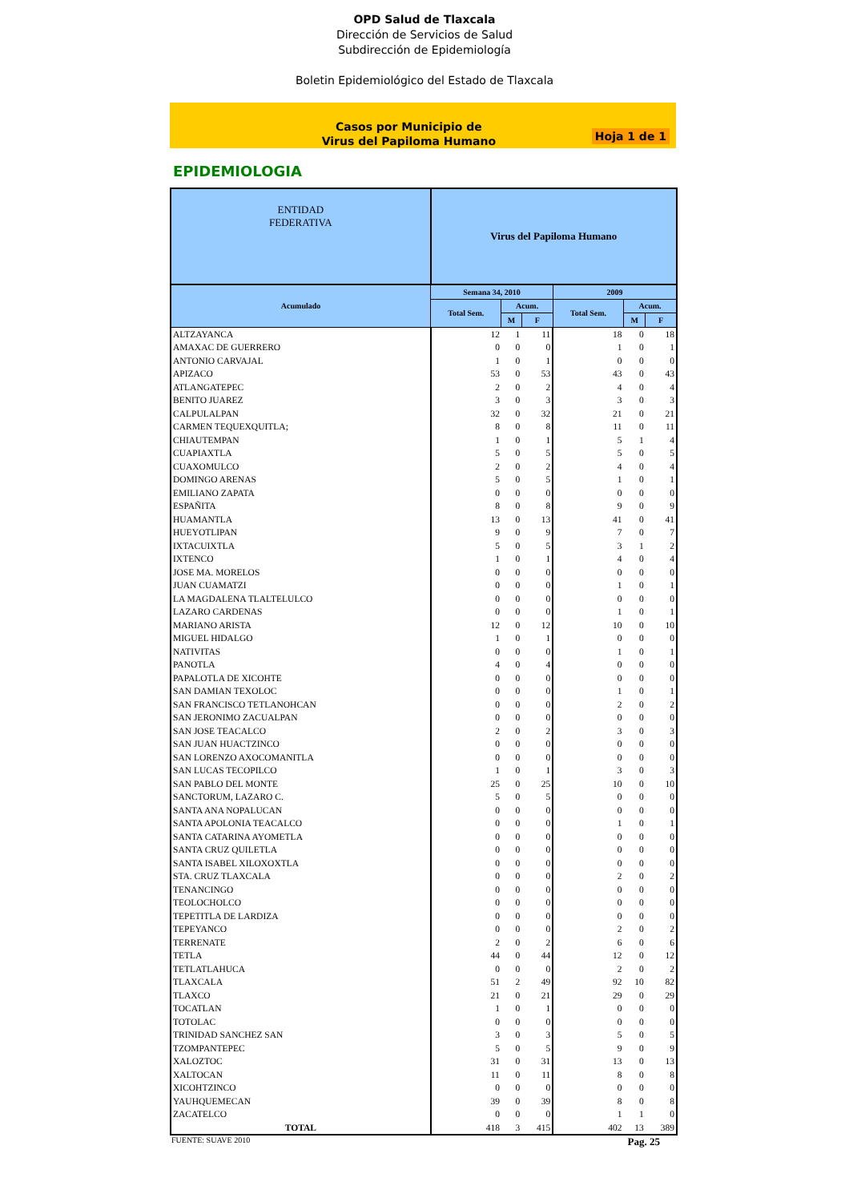OPD Salud de Tlaxcala
Dirección de Servicios de Salud
Subdirección de Epidemiología
Boletin Epidemiológico del Estado de Tlaxcala
Casos por Municipio de
Virus del Papiloma Humano
Hoja 1 de 1
EPIDEMIOLOGIA
| ENTIDAD FEDERATIVA | Virus del Papiloma Humano | | | | | |
| --- | --- | --- | --- | --- | --- | --- |
| Acumulado | Semana 34, 2010 | | | 2009 | | |
| | Total Sem. | Acum. | | Total Sem. | Acum. | |
| | | M | F | | M | F |
| ALTZAYANCA | 12 | 1 | 11 | 18 | 0 | 18 |
| AMAXAC DE GUERRERO | 0 | 0 | 0 | 1 | 0 | 1 |
| ANTONIO CARVAJAL | 1 | 0 | 1 | 0 | 0 | 0 |
| APIZACO | 53 | 0 | 53 | 43 | 0 | 43 |
| ATLANGATEPEC | 2 | 0 | 2 | 4 | 0 | 4 |
| BENITO JUAREZ | 3 | 0 | 3 | 3 | 0 | 3 |
| CALPULALPAN | 32 | 0 | 32 | 21 | 0 | 21 |
| CARMEN TEQUEXQUITLA; | 8 | 0 | 8 | 11 | 0 | 11 |
| CHIAUTEMPAN | 1 | 0 | 1 | 5 | 1 | 4 |
| CUAPIAXTLA | 5 | 0 | 5 | 5 | 0 | 5 |
| CUAXOMULCO | 2 | 0 | 2 | 4 | 0 | 4 |
| DOMINGO ARENAS | 5 | 0 | 5 | 1 | 0 | 1 |
| EMILIANO ZAPATA | 0 | 0 | 0 | 0 | 0 | 0 |
| ESPAÑITA | 8 | 0 | 8 | 9 | 0 | 9 |
| HUAMANTLA | 13 | 0 | 13 | 41 | 0 | 41 |
| HUEYOTLIPAN | 9 | 0 | 9 | 7 | 0 | 7 |
| IXTACUIXTLA | 5 | 0 | 5 | 3 | 1 | 2 |
| IXTENCO | 1 | 0 | 1 | 4 | 0 | 4 |
| JOSE MA. MORELOS | 0 | 0 | 0 | 0 | 0 | 0 |
| JUAN CUAMATZI | 0 | 0 | 0 | 1 | 0 | 1 |
| LA MAGDALENA TLALTELULCO | 0 | 0 | 0 | 0 | 0 | 0 |
| LAZARO CARDENAS | 0 | 0 | 0 | 1 | 0 | 1 |
| MARIANO ARISTA | 12 | 0 | 12 | 10 | 0 | 10 |
| MIGUEL HIDALGO | 1 | 0 | 1 | 0 | 0 | 0 |
| NATIVITAS | 0 | 0 | 0 | 1 | 0 | 1 |
| PANOTLA | 4 | 0 | 4 | 0 | 0 | 0 |
| PAPALOTLA DE XICOHTE | 0 | 0 | 0 | 0 | 0 | 0 |
| SAN DAMIAN TEXOLOC | 0 | 0 | 0 | 1 | 0 | 1 |
| SAN FRANCISCO TETLANOHCAN | 0 | 0 | 0 | 2 | 0 | 2 |
| SAN JERONIMO ZACUALPAN | 0 | 0 | 0 | 0 | 0 | 0 |
| SAN JOSE TEACALCO | 2 | 0 | 2 | 3 | 0 | 3 |
| SAN JUAN HUACTZINCO | 0 | 0 | 0 | 0 | 0 | 0 |
| SAN LORENZO AXOCOMANITLA | 0 | 0 | 0 | 0 | 0 | 0 |
| SAN LUCAS TECOPILCO | 1 | 0 | 1 | 3 | 0 | 3 |
| SAN PABLO DEL MONTE | 25 | 0 | 25 | 10 | 0 | 10 |
| SANCTORUM, LAZARO C. | 5 | 0 | 5 | 0 | 0 | 0 |
| SANTA ANA NOPALUCAN | 0 | 0 | 0 | 0 | 0 | 0 |
| SANTA APOLONIA TEACALCO | 0 | 0 | 0 | 1 | 0 | 1 |
| SANTA CATARINA AYOMETLA | 0 | 0 | 0 | 0 | 0 | 0 |
| SANTA CRUZ QUILETLA | 0 | 0 | 0 | 0 | 0 | 0 |
| SANTA ISABEL XILOXOXTLA | 0 | 0 | 0 | 0 | 0 | 0 |
| STA. CRUZ TLAXCALA | 0 | 0 | 0 | 2 | 0 | 2 |
| TENANCINGO | 0 | 0 | 0 | 0 | 0 | 0 |
| TEOLOCHOLCO | 0 | 0 | 0 | 0 | 0 | 0 |
| TEPETITLA DE LARDIZA | 0 | 0 | 0 | 0 | 0 | 0 |
| TEPEYANCO | 0 | 0 | 0 | 2 | 0 | 2 |
| TERRENATE | 2 | 0 | 2 | 6 | 0 | 6 |
| TETLA | 44 | 0 | 44 | 12 | 0 | 12 |
| TETLATLAHUCA | 0 | 0 | 0 | 2 | 0 | 2 |
| TLAXCALA | 51 | 2 | 49 | 92 | 10 | 82 |
| TLAXCO | 21 | 0 | 21 | 29 | 0 | 29 |
| TOCATLAN | 1 | 0 | 1 | 0 | 0 | 0 |
| TOTOLAC | 0 | 0 | 0 | 0 | 0 | 0 |
| TRINIDAD SANCHEZ SAN | 3 | 0 | 3 | 5 | 0 | 5 |
| TZOMPANTEPEC | 5 | 0 | 5 | 9 | 0 | 9 |
| XALOZTOC | 31 | 0 | 31 | 13 | 0 | 13 |
| XALTOCAN | 11 | 0 | 11 | 8 | 0 | 8 |
| XICOHTZINCO | 0 | 0 | 0 | 0 | 0 | 0 |
| YAUHQUEMECAN | 39 | 0 | 39 | 8 | 0 | 8 |
| ZACATELCO | 0 | 0 | 0 | 1 | 1 | 0 |
| TOTAL | 418 | 3 | 415 | 402 | 13 | 389 |
FUENTE: SUAVE 2010 Pag. 25